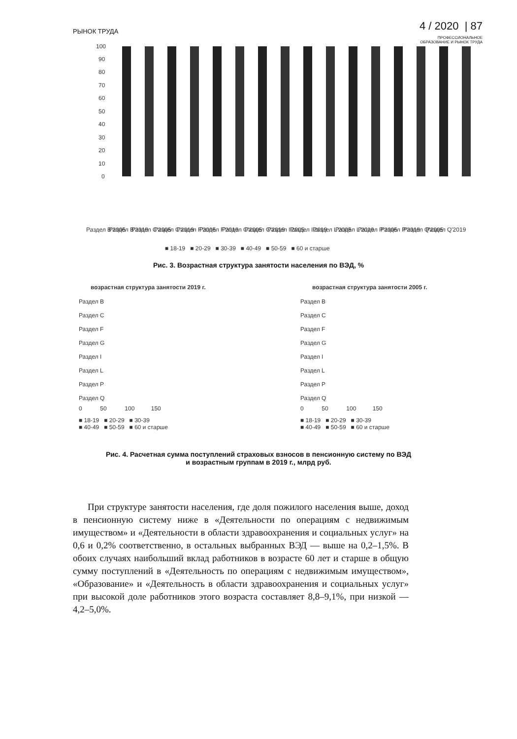РЫНОК ТРУДА
4 / 2020 | 87
ПРОФЕССИОНАЛЬНОЕ
ОБРАЗОВАНИЕ И РЫНОК ТРУДА
100
90
80
70
60
50
40
30
20
10
0
Раздел B'2005
Раздел B'2019
Раздел C'2005
Раздел C'2019
Раздел F'2005
Раздел F'2019
Раздел G'2005
Раздел G'2019
Раздел I'2005
Раздел I'2019
Раздел L'2005
Раздел L'2019
Раздел P'2005
Раздел P'2019
Раздел Q'2005
Раздел Q'2019
■ 18-19 ■ 20-29 ■ 30-39 ■ 40-49 ■ 50-59 ■ 60 и старше
Рис. 3. Возрастная структура занятости населения по ВЭД, %
возрастная структура занятости 2019 г.
Раздел B
Раздел C
Раздел F
Раздел G
Раздел I
Раздел L
Раздел P
Раздел Q
0 50 100 150
■ 18-19 ■ 20-29 ■ 30-39
■ 40-49 ■ 50-59 ■ 60 и старше
возрастная структура занятости 2005 г.
Раздел B
Раздел C
Раздел F
Раздел G
Раздел I
Раздел L
Раздел P
Раздел Q
0 50 100 150
■ 18-19 ■ 20-29 ■ 30-39
■ 40-49 ■ 50-59 ■ 60 и старше
Рис. 4. Расчетная сумма поступлений страховых взносов в пенсионную систему по ВЭД
и возрастным группам в 2019 г., млрд руб.
При структуре занятости населения, где доля пожилого населения выше, доход в пенсионную систему ниже в «Деятельности по операциям с недвижимым имуществом» и «Деятельности в области здравоохранения и социальных услуг» на 0,6 и 0,2% соответственно, в остальных выбранных ВЭД — выше на 0,2–1,5%. В обоих случаях наибольший вклад работников в возрасте 60 лет и старше в общую сумму поступлений в «Деятельность по операциям с недвижимым имуществом», «Образование» и «Деятельность в области здравоохранения и социальных услуг» при высокой доле работников этого возраста составляет 8,8–9,1%, при низкой — 4,2–5,0%.